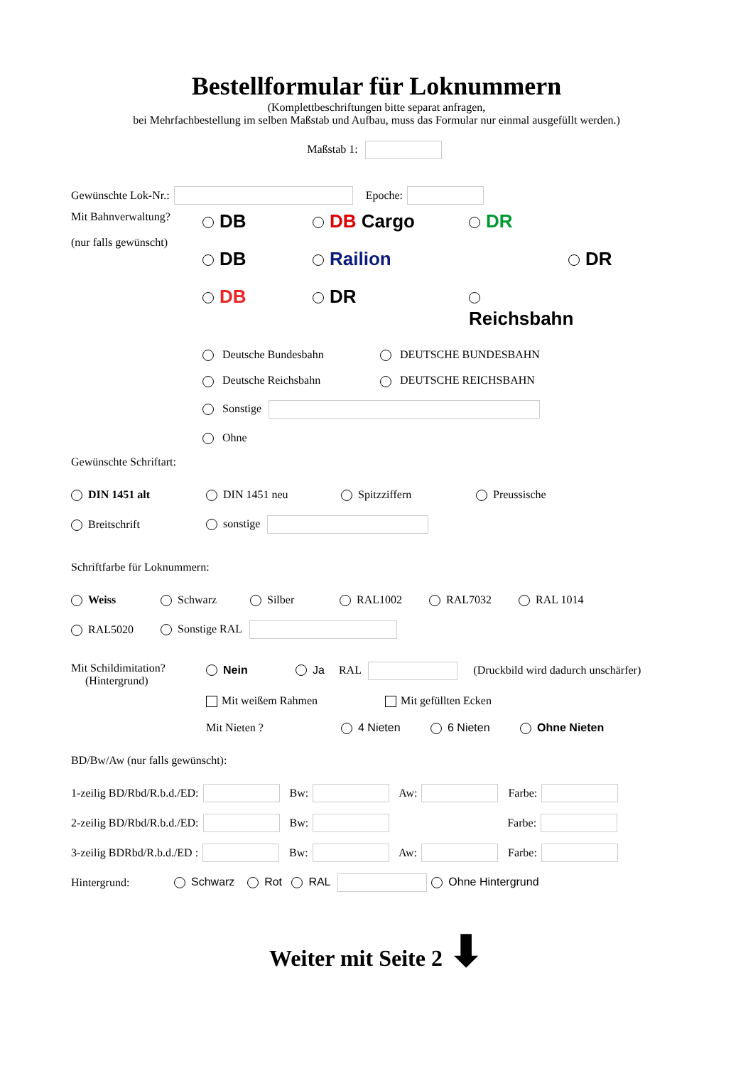Bestellformular für Loknummern
(Komplettbeschriftungen bitte separat anfragen,
bei Mehrfachbestellung im selben Maßstab und Aufbau, muss das Formular nur einmal ausgefüllt werden.)
Maßstab 1:
Gewünschte Lok-Nr.: Epoche:
Mit Bahnverwaltung?
(nur falls gewünscht)
DB
DB Cargo
DR
DB
Railion
DR
DB
DR
Reichsbahn
Deutsche Bundesbahn
DEUTSCHE BUNDESBAHN
Deutsche Reichsbahn
DEUTSCHE REICHSBAHN
Sonstige
Ohne
Gewünschte Schriftart:
DIN 1451 alt DIN 1451 neu Spitzziffern Preussische
Breitschrift sonstige
Schriftfarbe für Loknummern:
Weiss Schwarz Silber RAL1002 RAL7032 RAL 1014
RAL5020 Sonstige RAL
Mit Schildimitation?
(Hintergrund)
Nein Ja RAL (Druckbild wird dadurch unschärfer)
Mit weißem Rahmen Mit gefüllten Ecken
Mit Nieten ? 4 Nieten 6 Nieten Ohne Nieten
BD/Bw/Aw (nur falls gewünscht):
1-zeilig BD/Rbd/R.b.d./ED: Bw: Aw: Farbe:
2-zeilig BD/Rbd/R.b.d./ED: Bw: Farbe:
3-zeilig BDRbd/R.b.d./ED : Bw: Aw: Farbe:
Hintergrund: Schwarz Rot RAL Ohne Hintergrund
Weiter mit Seite 2 ⬇